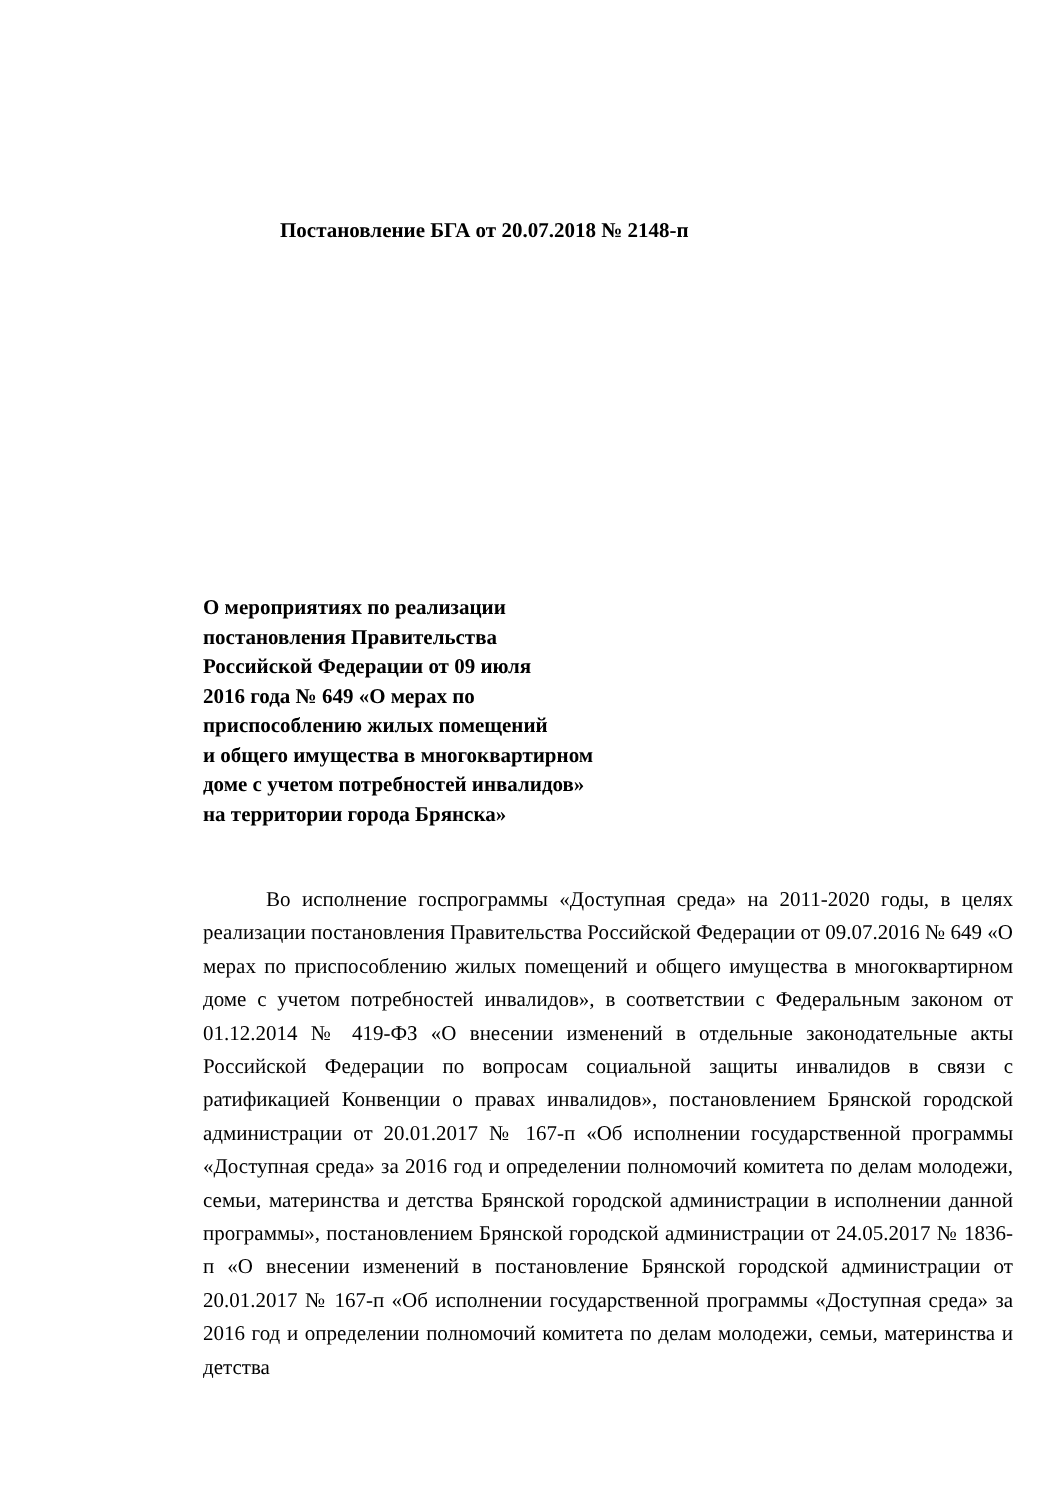Постановление БГА от 20.07.2018 № 2148-п
О мероприятиях по реализации
постановления Правительства
Российской Федерации от 09 июля
2016 года № 649 «О мерах по
приспособлению жилых помещений
и общего имущества в многоквартирном
доме с учетом потребностей инвалидов»
на территории города Брянска»
Во исполнение госпрограммы «Доступная среда» на 2011-2020 годы, в целях реализации постановления Правительства Российской Федерации от 09.07.2016 № 649 «О мерах по приспособлению жилых помещений и общего имущества в многоквартирном доме с учетом потребностей инвалидов», в соответствии с Федеральным законом от 01.12.2014 № 419-ФЗ «О внесении изменений в отдельные законодательные акты Российской Федерации по вопросам социальной защиты инвалидов в связи с ратификацией Конвенции о правах инвалидов», постановлением Брянской городской администрации от 20.01.2017 № 167-п «Об исполнении государственной программы «Доступная среда» за 2016 год и определении полномочий комитета по делам молодежи, семьи, материнства и детства Брянской городской администрации в исполнении данной программы», постановлением Брянской городской администрации от 24.05.2017 № 1836-п «О внесении изменений в постановление Брянской городской администрации от 20.01.2017 № 167-п «Об исполнении государственной программы «Доступная среда» за 2016 год и определении полномочий комитета по делам молодежи, семьи, материнства и детства